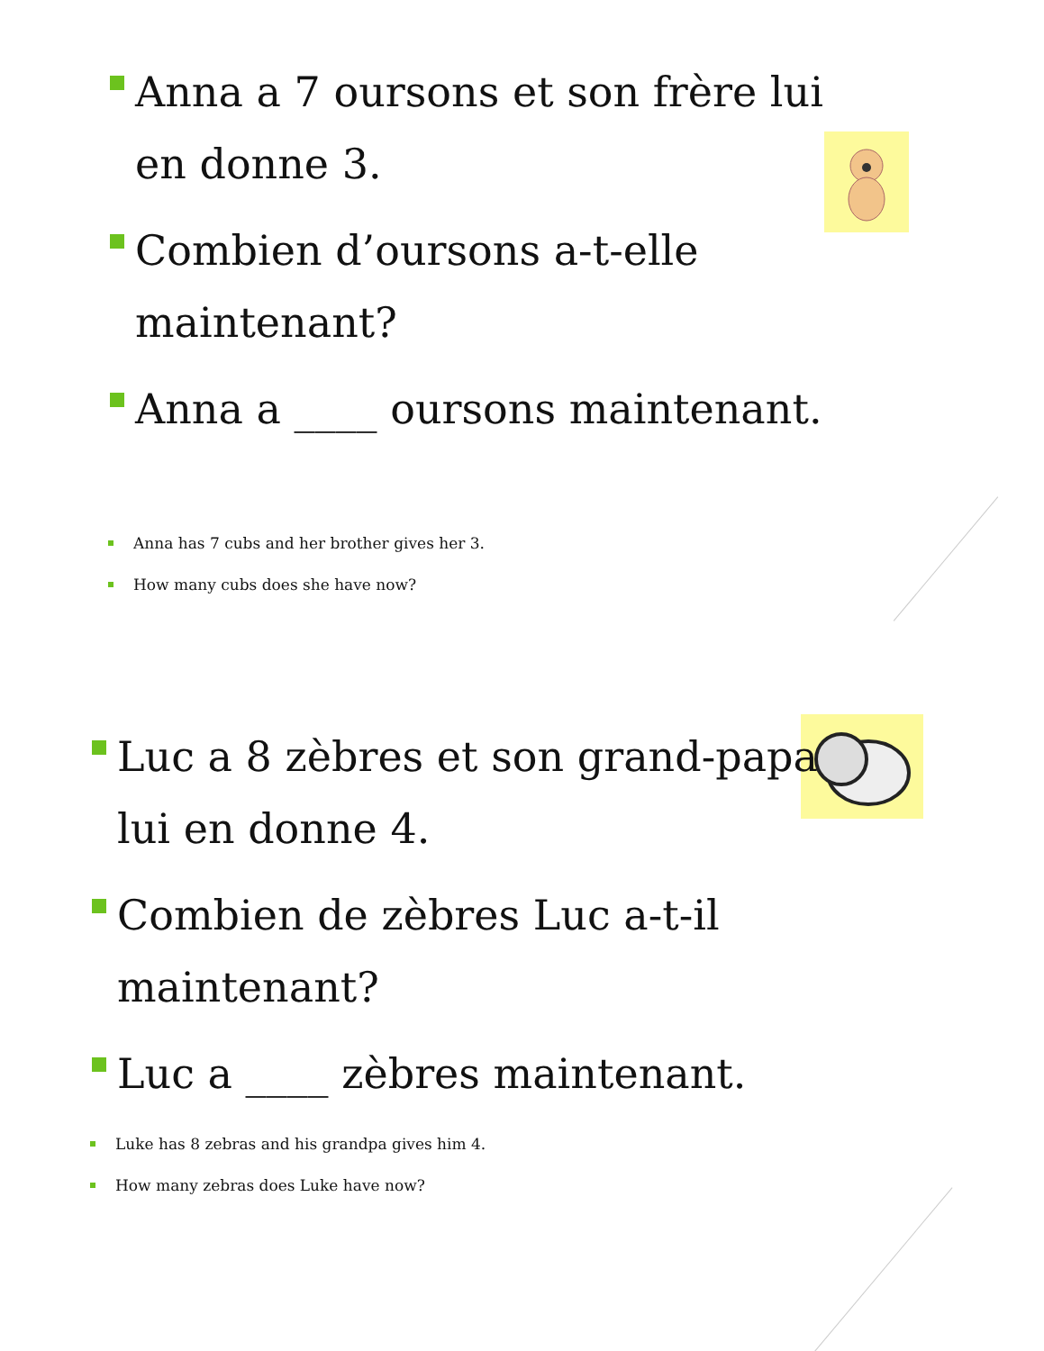Anna a 7 oursons et son frère lui en donne 3.
Combien d’oursons a-t-elle maintenant?
Anna a ____ oursons maintenant.
Anna has 7 cubs and her brother gives her 3.
How many cubs does she have now?
Luc a 8 zèbres et son grand-papa lui en donne 4.
Combien de zèbres Luc a-t-il maintenant?
Luc a ____ zèbres maintenant.
Luke has 8 zebras and his grandpa gives him 4.
How many zebras does Luke have now?